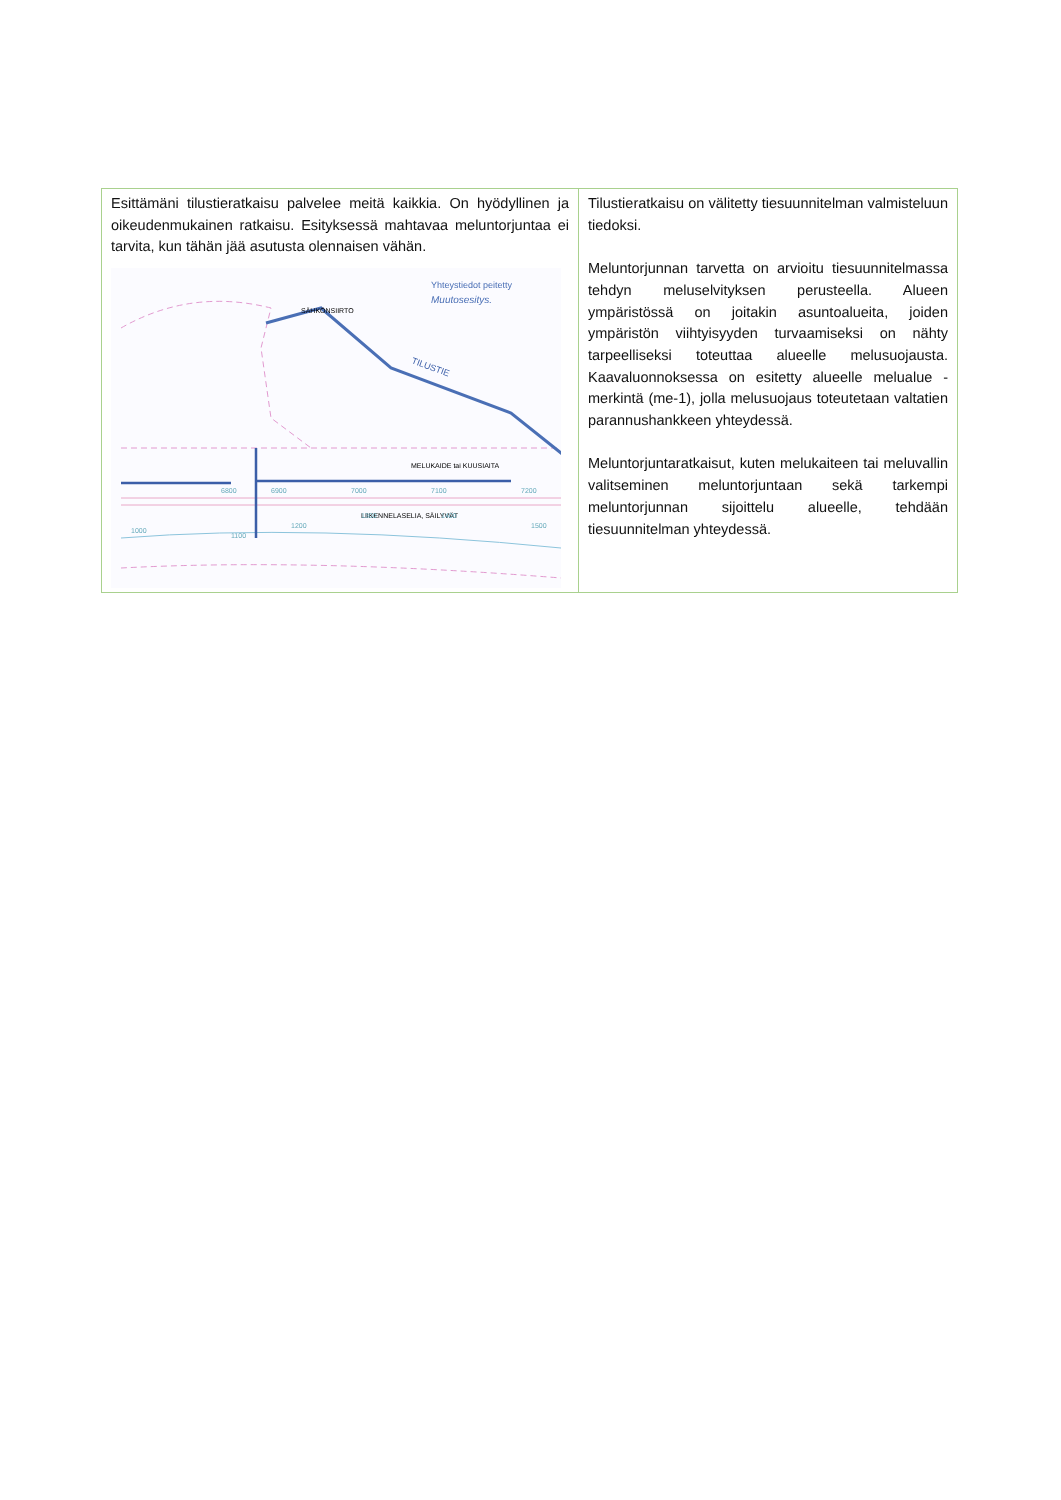| Esittämäni tilustieratkaisu palvelee meitä kaikkia. On hyödyllinen ja oikeudenmukainen ratkaisu. Esityksessä mahtavaa meluntorjuntaa ei tarvita, kun tähän jää asutusta olennaisen vähän. Yhteystiedot peitetty Muutosesitys. SÄHKÖNSIIRTO TILUSTIE MELUKAIDE tai KUUSIAITA LIIKENNELASELIA, SÄILYVÄT 6800 6900 7000 7100 7200 1000 1100 1200 1300 1400 1500 | Tilustieratkaisu on välitetty tiesuunnitelman valmisteluun tiedoksi. Meluntorjunnan tarvetta on arvioitu tiesuunnitelmassa tehdyn meluselvityksen perusteella. Alueen ympäristössä on joitakin asuntoalueita, joiden ympäristön viihtyisyyden turvaamiseksi on nähty tarpeelliseksi toteuttaa alueelle melusuojausta. Kaavaluonnoksessa on esitetty alueelle melualue -merkintä (me-1), jolla melusuojaus toteutetaan valtatien parannushankkeen yhteydessä. Meluntorjuntaratkaisut, kuten melukaiteen tai meluvallin valitseminen meluntorjuntaan sekä tarkempi meluntorjunnan sijoittelu alueelle, tehdään tiesuunnitelman yhteydessä. |